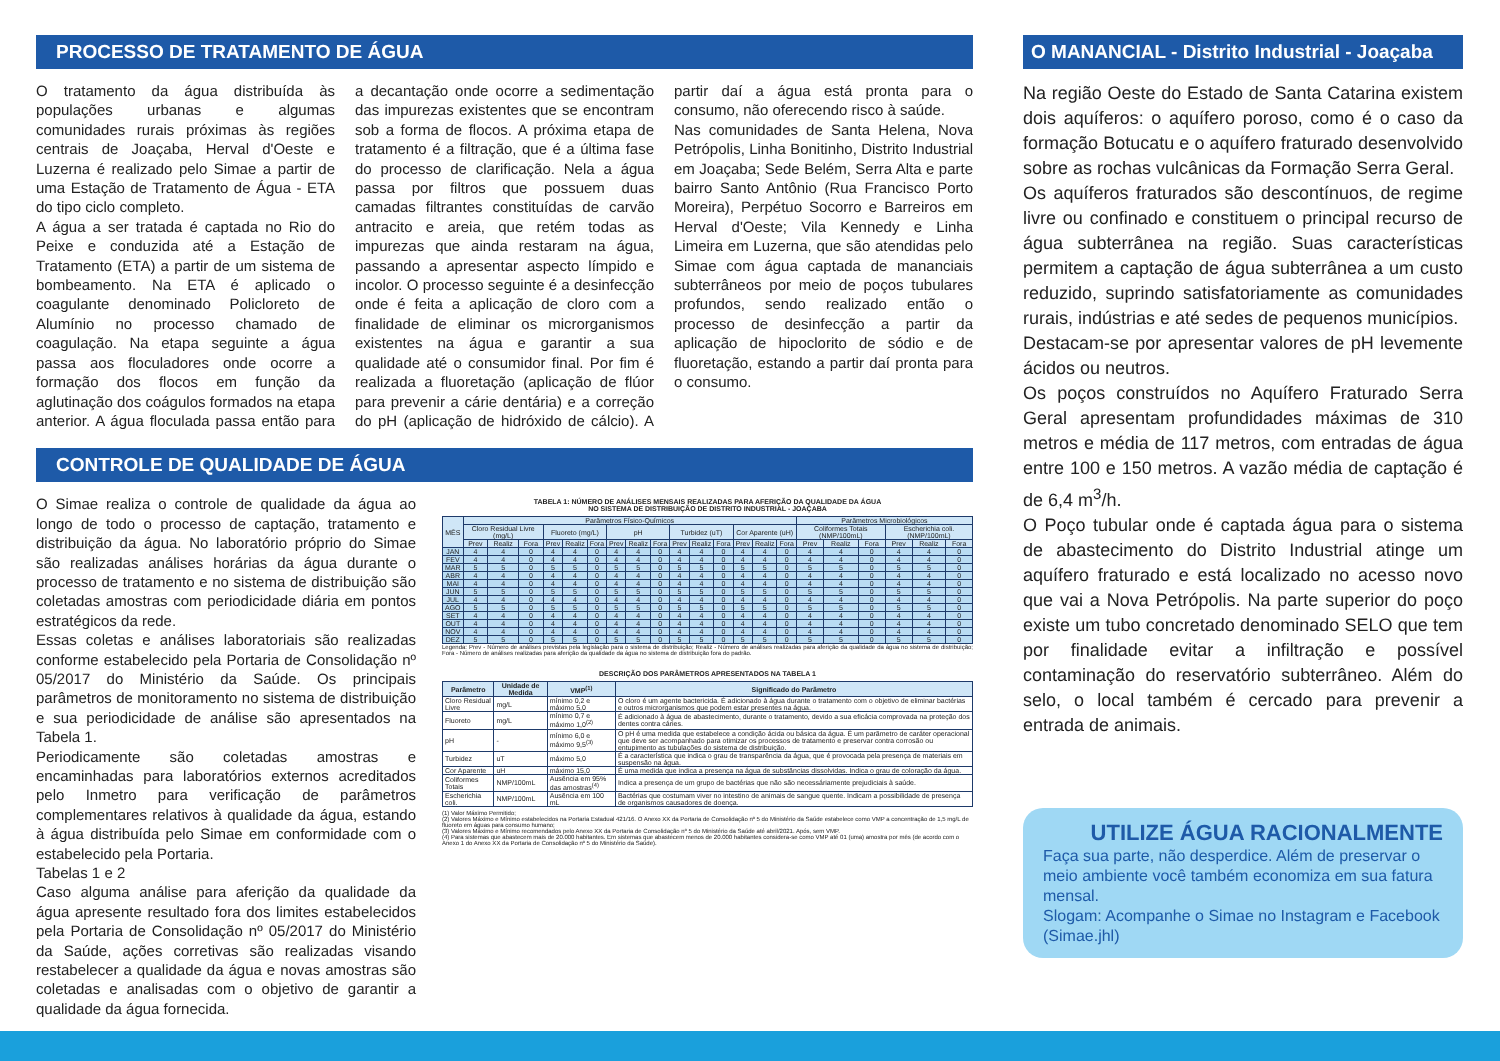PROCESSO DE TRATAMENTO DE ÁGUA
O tratamento da água distribuída às populações urbanas e algumas comunidades rurais próximas às regiões centrais de Joaçaba, Herval d'Oeste e Luzerna é realizado pelo Simae a partir de uma Estação de Tratamento de Água - ETA do tipo ciclo completo.
A água a ser tratada é captada no Rio do Peixe e conduzida até a Estação de Tratamento (ETA) a partir de um sistema de bombeamento. Na ETA é aplicado o coagulante denominado Policloreto de Alumínio no processo chamado de coagulação. Na etapa seguinte a água passa aos floculadores onde ocorre a formação dos flocos em função da aglutinação dos coágulos formados na etapa anterior. A água floculada passa então para a decantação onde ocorre a sedimentação das impurezas existentes que se encontram sob a forma de flocos. A próxima etapa de tratamento é a filtração, que é a última fase do processo de clarificação. Nela a água passa por filtros que possuem duas camadas filtrantes constituídas de carvão antracito e areia, que retém todas as impurezas que ainda restaram na água, passando a apresentar aspecto límpido e incolor. O processo seguinte é a desinfecção onde é feita a aplicação de cloro com a finalidade de eliminar os microrganismos existentes na água e garantir a sua qualidade até o consumidor final. Por fim é realizada a fluoretação (aplicação de flúor para prevenir a cárie dentária) e a correção do pH (aplicação de hidróxido de cálcio). A partir daí a água está pronta para o consumo, não oferecendo risco à saúde.
Nas comunidades de Santa Helena, Nova Petrópolis, Linha Bonitinho, Distrito Industrial em Joaçaba; Sede Belém, Serra Alta e parte bairro Santo Antônio (Rua Francisco Porto Moreira), Perpétuo Socorro e Barreiros em Herval d'Oeste; Vila Kennedy e Linha Limeira em Luzerna, que são atendidas pelo Simae com água captada de mananciais subterrâneos por meio de poços tubulares profundos, sendo realizado então o processo de desinfecção a partir da aplicação de hipoclorito de sódio e de fluoretação, estando a partir daí pronta para o consumo.
CONTROLE DE QUALIDADE DE ÁGUA
O Simae realiza o controle de qualidade da água ao longo de todo o processo de captação, tratamento e distribuição da água. No laboratório próprio do Simae são realizadas análises horárias da água durante o processo de tratamento e no sistema de distribuição são coletadas amostras com periodicidade diária em pontos estratégicos da rede.
Essas coletas e análises laboratoriais são realizadas conforme estabelecido pela Portaria de Consolidação nº 05/2017 do Ministério da Saúde. Os principais parâmetros de monitoramento no sistema de distribuição e sua periodicidade de análise são apresentados na Tabela 1.
Periodicamente são coletadas amostras e encaminhadas para laboratórios externos acreditados pelo Inmetro para verificação de parâmetros complementares relativos à qualidade da água, estando à água distribuída pelo Simae em conformidade com o estabelecido pela Portaria.
Tabelas 1 e 2
Caso alguma análise para aferição da qualidade da água apresente resultado fora dos limites estabelecidos pela Portaria de Consolidação nº 05/2017 do Ministério da Saúde, ações corretivas são realizadas visando restabelecer a qualidade da água e novas amostras são coletadas e analisadas com o objetivo de garantir a qualidade da água fornecida.
TABELA 1: NÚMERO DE ANÁLISES MENSAIS REALIZADAS PARA AFERIÇÃO DA QUALIDADE DA ÁGUA
NO SISTEMA DE DISTRIBUIÇÃO DE DISTRITO INDUSTRIAL - JOAÇABA
| MÊS | Parâmetros Físico-Químicos | | | | | | | | | | | | | | | Parâmetros Microbiológicos | | | | | |
| --- | --- | --- | --- | --- | --- | --- | --- | --- | --- | --- | --- | --- | --- | --- | --- | --- | --- | --- | --- | --- | --- |
| | Cloro Residual Livre (mg/L) | | | Fluoreto (mg/L) | | | pH | | | Turbidez (uT) | | | Cor Aparente (uH) | | | Coliformes Totais (NMP/100mL) | | | Escherichia coli. (NMP/100mL) | | |
| | Prev | Realiz | Fora | Prev | Realiz | Fora | Prev | Realiz | Fora | Prev | Realiz | Fora | Prev | Realiz | Fora | Prev | Realiz | Fora | Prev | Realiz | Fora |
| JAN | 4 | 4 | 0 | 4 | 4 | 0 | 4 | 4 | 0 | 4 | 4 | 0 | 4 | 4 | 0 | 4 | 4 | 0 | 4 | 4 | 0 |
| FEV | 4 | 4 | 0 | 4 | 4 | 0 | 4 | 4 | 0 | 4 | 4 | 0 | 4 | 4 | 0 | 4 | 4 | 0 | 4 | 4 | 0 |
| MAR | 5 | 5 | 0 | 5 | 5 | 0 | 5 | 5 | 0 | 5 | 5 | 0 | 5 | 5 | 0 | 5 | 5 | 0 | 5 | 5 | 0 |
| ABR | 4 | 4 | 0 | 4 | 4 | 0 | 4 | 4 | 0 | 4 | 4 | 0 | 4 | 4 | 0 | 4 | 4 | 0 | 4 | 4 | 0 |
| MAI | 4 | 4 | 0 | 4 | 4 | 0 | 4 | 4 | 0 | 4 | 4 | 0 | 4 | 4 | 0 | 4 | 4 | 0 | 4 | 4 | 0 |
| JUN | 5 | 5 | 0 | 5 | 5 | 0 | 5 | 5 | 0 | 5 | 5 | 0 | 5 | 5 | 0 | 5 | 5 | 0 | 5 | 5 | 0 |
| JUL | 4 | 4 | 0 | 4 | 4 | 0 | 4 | 4 | 0 | 4 | 4 | 0 | 4 | 4 | 0 | 4 | 4 | 0 | 4 | 4 | 0 |
| AGO | 5 | 5 | 0 | 5 | 5 | 0 | 5 | 5 | 0 | 5 | 5 | 0 | 5 | 5 | 0 | 5 | 5 | 0 | 5 | 5 | 0 |
| SET | 4 | 4 | 0 | 4 | 4 | 0 | 4 | 4 | 0 | 4 | 4 | 0 | 4 | 4 | 0 | 4 | 4 | 0 | 4 | 4 | 0 |
| OUT | 4 | 4 | 0 | 4 | 4 | 0 | 4 | 4 | 0 | 4 | 4 | 0 | 4 | 4 | 0 | 4 | 4 | 0 | 4 | 4 | 0 |
| NOV | 4 | 4 | 0 | 4 | 4 | 0 | 4 | 4 | 0 | 4 | 4 | 0 | 4 | 4 | 0 | 4 | 4 | 0 | 4 | 4 | 0 |
| DEZ | 5 | 5 | 0 | 5 | 5 | 0 | 5 | 5 | 0 | 5 | 5 | 0 | 5 | 5 | 0 | 5 | 5 | 0 | 5 | 5 | 0 |
Legenda: Prev - Número de análises previstas pela legislação para o sistema de distribuição; Realiz - Número de análises realizadas para aferição da qualidade da água no sistema de distribuição; Fora - Número de análises realizadas para aferição da qualidade da água no sistema de distribuição fora do padrão.
DESCRIÇÃO DOS PARÂMETROS APRESENTADOS NA TABELA 1
| Parâmetro | Unidade de Medida | VMP<sup>(1)</sup> | Significado do Parâmetro |
| --- | --- | --- | --- |
| Cloro Residual Livre | mg/L | mínimo 0,2 e máximo 5,0 | O cloro é um agente bactericida. É adicionado à água durante o tratamento com o objetivo de eliminar bactérias e outros microrganismos que podem estar presentes na água. |
| Fluoreto | mg/L | mínimo 0,7 e máximo 1,0<sup>(2)</sup> | É adicionado à água de abastecimento, durante o tratamento, devido a sua eficácia comprovada na proteção dos dentes contra cáries. |
| pH | - | mínimo 6,0 e máximo 9,5<sup>(3)</sup> | O pH é uma medida que estabelece a condição ácida ou básica da água. É um parâmetro de caráter operacional que deve ser acompanhado para otimizar os processos de tratamento e preservar contra corrosão ou entupimento as tubulações do sistema de distribuição. |
| Turbidez | uT | máximo 5,0 | É a característica que indica o grau de transparência da água, que é provocada pela presença de materiais em suspensão na água. |
| Cor Aparente | uH | máximo 15,0 | É uma medida que indica a presença na água de substâncias dissolvidas. Indica o grau de coloração da água. |
| Coliformes Totais | NMP/100mL | Ausência em 95% das amostras<sup>(4)</sup> | Indica a presença de um grupo de bactérias que não são necessáriamente prejudiciais à saúde. |
| Escherichia coli. | NMP/100mL | Ausência em 100 mL | Bactérias que costumam viver no intestino de animais de sangue quente. Indicam a possibilidade de presença de organismos causadores de doença. |
(1) Valor Máximo Permitido;
(2) Valores Máximo e Mínimo estabelecidos na Portaria Estadual 421/16. O Anexo XX da Portaria de Consolidação nº 5 do Ministério da Saúde estabelece como VMP a concentração de 1,5 mg/L de fluoreto em águas para consumo humano;
(3) Valores Máximo e Mínimo recomendados pelo Anexo XX da Portaria de Consolidação nº 5 do Ministério da Saúde até abril/2021. Após, sem VMP.
(4) Para sistemas que abastecem mais de 20.000 habitantes. Em sistemas que abastecem menos de 20.000 habitantes considera-se como VMP até 01 (uma) amostra por mês (de acordo com o Anexo 1 do Anexo XX da Portaria de Consolidação nº 5 do Ministério da Saúde).
O MANANCIAL - Distrito Industrial - Joaçaba
Na região Oeste do Estado de Santa Catarina existem dois aquíferos: o aquífero poroso, como é o caso da formação Botucatu e o aquífero fraturado desenvolvido sobre as rochas vulcânicas da Formação Serra Geral.
Os aquíferos fraturados são descontínuos, de regime livre ou confinado e constituem o principal recurso de água subterrânea na região. Suas características permitem a captação de água subterrânea a um custo reduzido, suprindo satisfatoriamente as comunidades rurais, indústrias e até sedes de pequenos municípios.
Destacam-se por apresentar valores de pH levemente ácidos ou neutros.
Os poços construídos no Aquífero Fraturado Serra Geral apresentam profundidades máximas de 310 metros e média de 117 metros, com entradas de água entre 100 e 150 metros. A vazão média de captação é de 6,4 m<sup>3</sup>/h.
O Poço tubular onde é captada água para o sistema de abastecimento do Distrito Industrial atinge um aquífero fraturado e está localizado no acesso novo que vai a Nova Petrópolis. Na parte superior do poço existe um tubo concretado denominado SELO que tem por finalidade evitar a infiltração e possível contaminação do reservatório subterrâneo. Além do selo, o local também é cercado para prevenir a entrada de animais.
UTILIZE ÁGUA RACIONALMENTE
Faça sua parte, não desperdice. Além de preservar o meio ambiente você também economiza em sua fatura mensal.
Slogam: Acompanhe o Simae no Instagram e Facebook (Simae.jhl)